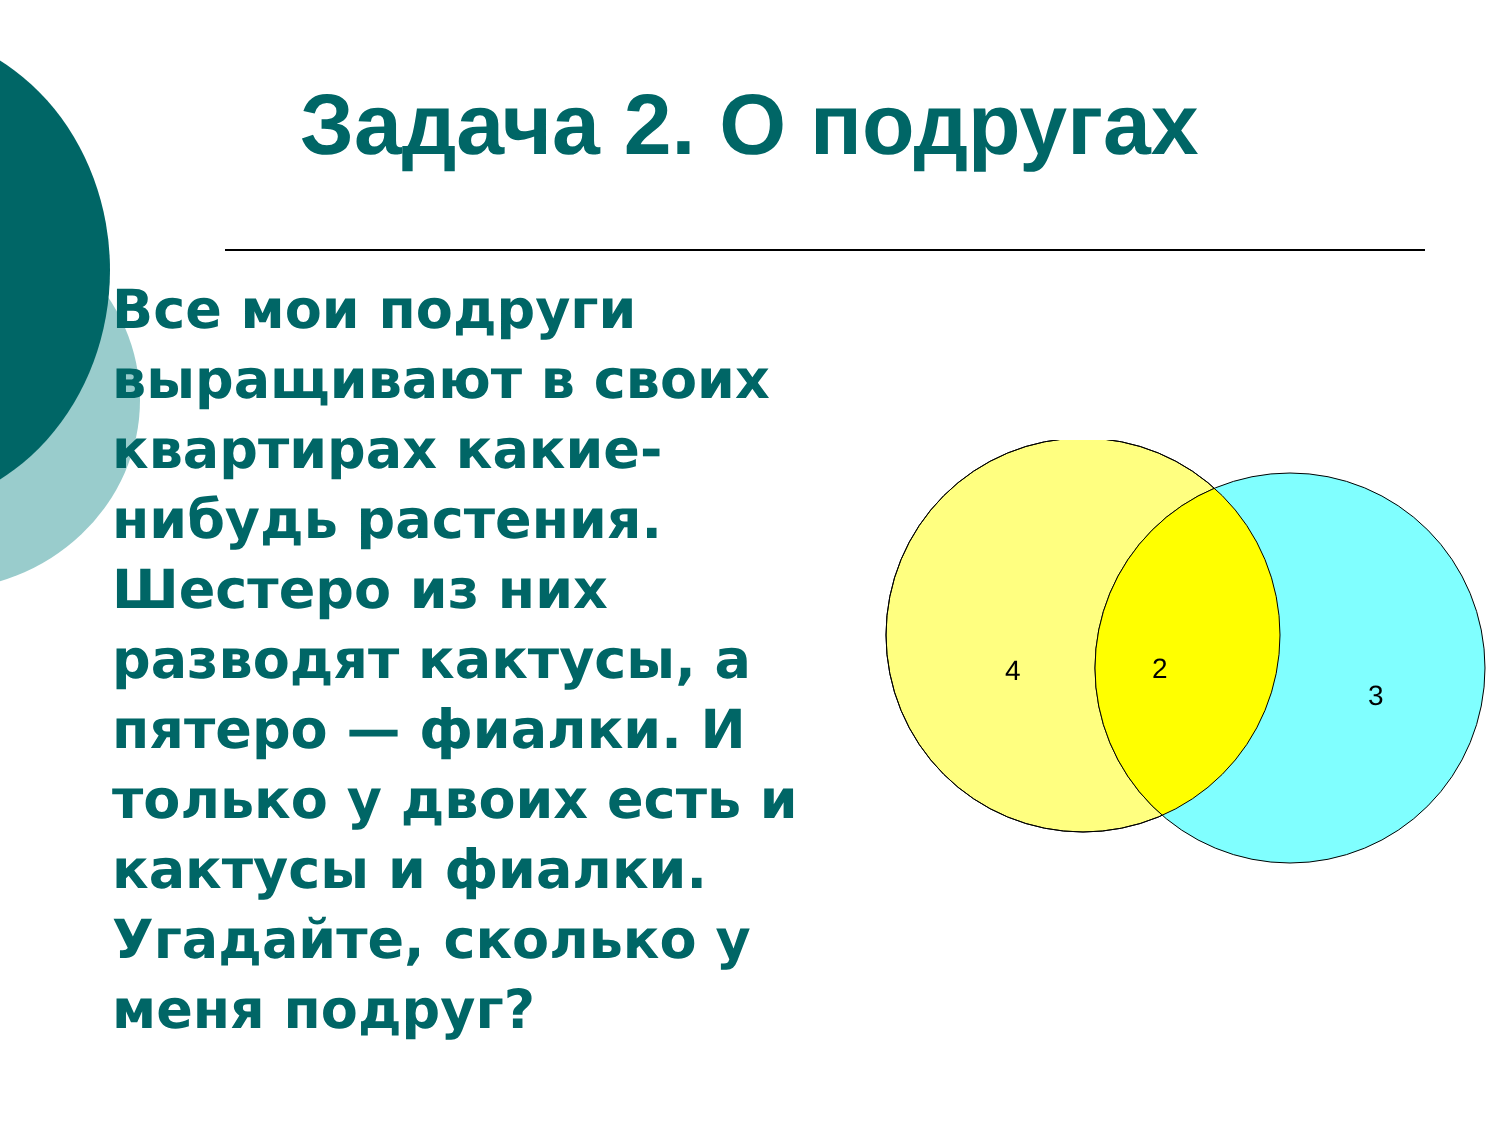Задача 2. О подругах
Все мои подруги выращивают в своих квартирах какие-нибудь растения. Шестеро из них разводят кактусы, а пятеро — фиалки. И только у двоих есть и кактусы и фиалки. Угадайте, сколько у меня подруг?
4
2
3